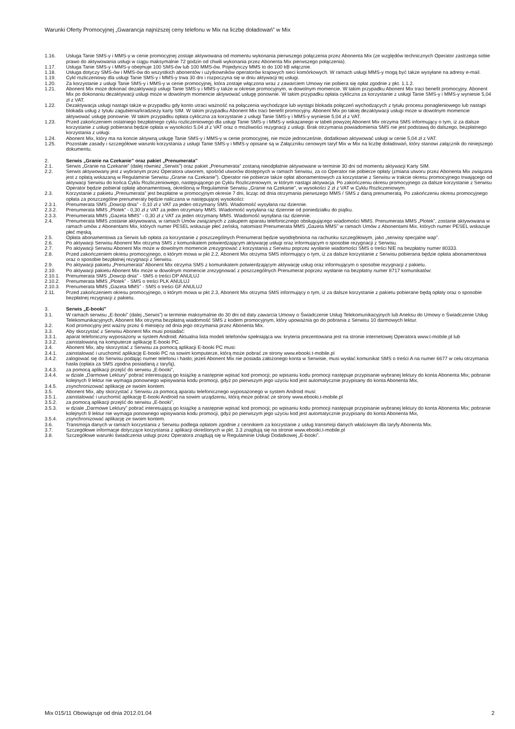Warunki Oferty Promocyjnej „Gwarancja najniższej ceny telefonu w Mix na liczbę doładowań” w Mix
1.16. Usługa Tanie SMS-y i MMS-y w cenie promocyjnej zostaje aktywowana od momentu wykonania pierwszego połączenia przez Abonenta Mix (ze względów technicznych Operator zastrzega sobie prawo do aktywowania usługi w ciągu maksymalnie 72 godzin od chwili wykonania przez Abonenta Mix pierwszego połączenia).
1.17. Usługa Tanie SMS-y i MMS-y obejmuje 100 SMS-ów lub 100 MMS-ów. Pojedynczy MMS to do 100 kB włącznie.
1.18. Usługa dotyczy SMS-ów i MMS-ów do wszystkich abonentów i użytkowników operatorów krajowych sieci komórkowych. W ramach usługi MMS-y mogą być także wysyłane na adresy e-mail.
1.19. Cykl rozliczeniowy dla usługi Tanie SMS-y i MMS-y trwa 30 dni i rozpoczyna się w dniu aktywacji tej usługi.
1.20. Za korzystanie z usługi Tanie SMS-y i MMS-y w cenie promocyjnej, która zostaje włączona wraz z zawarciem Umowy nie pobiera się opłat zgodnie z pkt. 1.1.2.
1.21. Abonent Mix może dokonać dezaktywacji usługi Tanie SMS-y i MMS-y także w okresie promocyjnym, w dowolnym momencie. W takim przypadku Abonent Mix traci benefit promocyjny. Abonent Mix po dokonaniu dezaktywacji usługi może w dowolnym momencie aktywować usługę ponownie. W takim przypadku opłata cykliczna za korzystanie z usługi Tanie SMS-y i MMS-y wyniesie 5,04 zł z VAT.
1.22. Dezaktywacja usługi nastąpi także w przypadku gdy konto utraci ważność na połączenia wychodzące lub wystąpi blokada połączeń wychodzących z tytułu procesu ponagleniowego lub nastąpi blokada usług z tytułu zagubienia/kradzieży karty SIM. W takim przypadku Abonent Mix traci benefit promocyjny. Abonent Mix po takiej dezaktywacji usługi może w dowolnym momencie aktywować usługę ponownie. W takim przypadku opłata cykliczna za korzystanie z usługi Tanie SMS-y i MMS-y wyniesie 5,04 zł z VAT.
1.23. Przed zakończeniem ostatniego bezpłatnego cyklu rozliczeniowego dla usługi Tanie SMS-y i MMS-y wskazanego w tabeli powyżej Abonent Mix otrzyma SMS informujący o tym, iż za dalsze korzystanie z usługi pobierana będzie opłata w wysokości 5,04 zł z VAT oraz o możliwości rezygnacji z usługi. Brak otrzymania powiadomienia SMS nie jest podstawą do dalszego, bezpłatnego korzystania z usługi.
1.24. Abonent Mix, który ma na koncie aktywną usługę Tanie SMS-y i MMS-y w cenie promocyjnej, nie może jednocześnie, dodatkowo aktywować usługi w cenie 5,04 zł z VAT.
1.25. Pozostałe zasady i szczegółowe warunki korzystania z usługi Tanie SMS-y i MMS-y opisane są w Załączniku cenowym taryf Mix w Mix na liczbę doładowań, który stanowi załącznik do niniejszego dokumentu.
2. Serwis „Granie na Czekanie” oraz pakiet „Prenumerata”
2.1. Serwis „Granie na Czekanie” (dalej również „Serwis”) oraz pakiet „Prenumerata” zostaną nieodpłatnie aktywowane w terminie 30 dni od momentu aktywacji Karty SIM.
2.2. Serwis aktywowany jest z wybranym przez Operatora utworem, spośród utworów dostępnych w ramach Serwisu, za co Operator nie pobierze opłaty (zmiana utworu przez Abonenta Mix związana jest z opłatą wskazaną w Regulaminie Serwisu „Granie na Czekanie”). Operator nie pobierze także opłat abonamentowych za korzystanie z Serwisu w trakcie okresu promocyjnego trwającego od aktywacji Serwisu do końca Cyklu Rozliczeniowego, następującego po Cyklu Rozliczeniowym, w którym nastąpi aktywacja. Po zakończeniu okresu promocyjnego za dalsze korzystanie z Serwisu Operator będzie pobierał opłatę abonamentową, określoną w Regulaminie Serwisu „Granie na Czekanie”, w wysokości 2 zł z VAT w Cyklu Rozliczeniowym.
2.3. Korzystanie z pakietu „Prenumerata” jest bezpłatne w promocyjnym okresie 7 dni, licząc od dnia otrzymania pierwszego MMS / SMS z daną prenumeratą. Po zakończeniu okresu promocyjnego opłata za poszczególne prenumeraty będzie naliczana w następującej wysokości:
2.3.1. Prenumerata SMS „Dowcip dnia” - 0,10 zł z VAT za jeden otrzymany SMS. Wiadomość wysyłana raz dziennie.
2.3.2. Prenumerata MMS „Plotek” - 0,30 zł z VAT za jeden otrzymany MMS. Wiadomość wysyłana raz dziennie od poniedziałku do piątku.
2.3.3. Prenumerata MMS „Gazeta MMS” - 0,30 zł z VAT za jeden otrzymany MMS. Wiadomość wysyłana raz dziennie.
2.4. Prenumerata MMS zostanie aktywowana, w ramach Umów związanych z zakupem aparatu telefonicznego obsługującego wiadomości MMS. Prenumerata MMS „Plotek”, zostanie aktywowana w ramach umów z Abonentami Mix, których numer PESEL wskazuje płeć żeńską, natomiast Prenumerata MMS „Gazeta MMS” w ramach Umów z Abonentami Mix, których numer PESEL wskazuje płeć męską.
2.5. Opłata abonamentowa za Serwis lub opłata za korzystanie z poszczególnych Prenumerat będzie wyodrębniona na rachunku szczegółowym, jako „serwisy specjalne wap”.
2.6. Po aktywacji Serwisu Abonent Mix otrzyma SMS z komunikatem potwierdzającym aktywację usługi oraz informującym o sposobie rezygnacji z Serwisu.
2.7. Po aktywacji Serwisu Abonent Mix może w dowolnym momencie zrezygnować z korzystania z Serwisu poprzez wysłanie wiadomości SMS o treści NIE na bezpłatny numer 80333.
2.8. Przed zakończeniem okresu promocyjnego, o którym mowa w pkt 2.2, Abonent Mix otrzyma SMS informujący o tym, iż za dalsze korzystanie z Serwisu pobierana będzie opłata abonamentowa oraz o sposobie bezpłatnej rezygnacji z Serwisu.
2.9. Po aktywacji pakietu „Prenumerata” Abonent Mix otrzyma SMS z komunikatem potwierdzającym aktywację usług oraz informującym o sposobie rezygnacji z pakietu.
2.10. Po aktywacji pakietu Abonent Mix może w dowolnym momencie zrezygnować z poszczególnych Prenumerat poprzez wysłanie na bezpłatny numer 8717 komunikatów:
2.10.1. Prenumerata SMS „Dowcip dnia” - SMS o treści DP ANULUJ
2.10.2. Prenumerata MMS „Plotek” - SMS o treści PLK ANULUJ
2.10.3. Prenumerata MMS „Gazeta MMS” - SMS o treści GF ANULUJ
2.11. Przed zakończeniem okresu promocyjnego, o którym mowa w pkt 2.3, Abonent Mix otrzyma SMS informujący o tym, iż za dalsze korzystanie z pakietu pobierane będą opłaty oraz o sposobie bezpłatnej rezygnacji z pakietu.
3. Serwis „E-booki”
3.1. W ramach serwisu „E-booki” (dalej „Serwis”) w terminie maksymalnie do 30 dni od daty zawarcia Umowy o Świadczenie Usług Telekomunikacyjnych lub Aneksu do Umowy o Świadczenie Usług Telekomunikacyjnych, Abonent Mix otrzyma bezpłatną wiadomość SMS z kodem promocyjnym, który upoważnia go do pobrania z Serwisu 10 darmowych lektur.
3.2. Kod promocyjny jest ważny przez 6 miesięcy od dnia jego otrzymania przez Abonenta Mix.
3.3. Aby skorzystać z Serwisu Abonent Mix musi posiadać:
3.3.1. aparat telefoniczny wyposażony w system Android. Aktualna lista modeli telefonów spełniająca ww. kryteria prezentowana jest na stronie internetowej Operatora www.t-mobile.pl lub
3.3.2. zainstalowaną na komputerze aplikację E-booki PC.
3.4. Abonent Mix, aby skorzystać z Serwisu za pomocą aplikacji E-booki PC musi:
3.4.1. zainstalować i uruchomić aplikację E-booki PC na sowim komputerze, którą może pobrać ze strony www.ebooki.t-mobile.pl
3.4.2. zalogować się do Serwisu podając numer telefonu i hasło; jeżeli Abonent Mix nie posiada założonego konta w Serwisie, musi wysłać komunikat SMS o treści A na numer 6677 w celu otrzymania hasła (opłata za SMS zgodna posiadaną z taryfą),
3.4.3. za pomocą aplikacji przejść do serwisu „E-booki”,
3.4.4. w dziale „Darmowe Lektury” pobrać interesującą go książkę a następnie wpisać kod promocji; po wpisaniu kodu promocji następuje przypisanie wybranej lektury do konta Abonenta Mix; pobranie kolejnych 9 lektur nie wymaga ponownego wpisywania kodu promocji, gdyż po pierwszym jego użyciu kod jest automatycznie przypisany do konta Abonenta Mix,
3.4.5. zsynchronizować aplikację ze swoim kontem.
3.5. Abonent Mix, aby skorzystać z Serwisu za pomocą aparatu telefonicznego wyposażonego w system Android musi:
3.5.1. zainstalować i uruchomić aplikację E-booki Android na sowim urządzeniu, którą może pobrać ze strony www.ebooki.t-mobile.pl
3.5.2. za pomocą aplikacji przejść do serwisu „E-booki”,
3.5.3. w dziale „Darmowe Lektury” pobrać interesującą go książkę a następnie wpisać kod promocji; po wpisaniu kodu promocji następuje przypisanie wybranej lektury do konta Abonenta Mix; pobranie kolejnych 9 lektur nie wymaga ponownego wpisywania kodu promocji, gdyż po pierwszym jego użyciu kod jest automatycznie przypisany do konta Abonenta Mix,
3.5.4. zsynchronizować aplikację ze swoim kontem.
3.6. Transmisja danych w ramach korzystania z Serwisu podlega opłatom zgodnie z cennikiem za korzystanie z usług transmisji danych właściwym dla taryfy Abonenta Mix.
3.7. Szczegółowe informacje dotyczące korzystania z aplikacji określonych w pkt. 3.3 znajdują się na stronie www.ebooki.t-mobile.pl
3.8. Szczegółowe warunki świadczenia usługi przez Operatora znajdują się w Regulaminie Usługi Dodatkowej „E-booki”.
Mix 015/11 Obowiązuje od dnia 2012.01.04 2